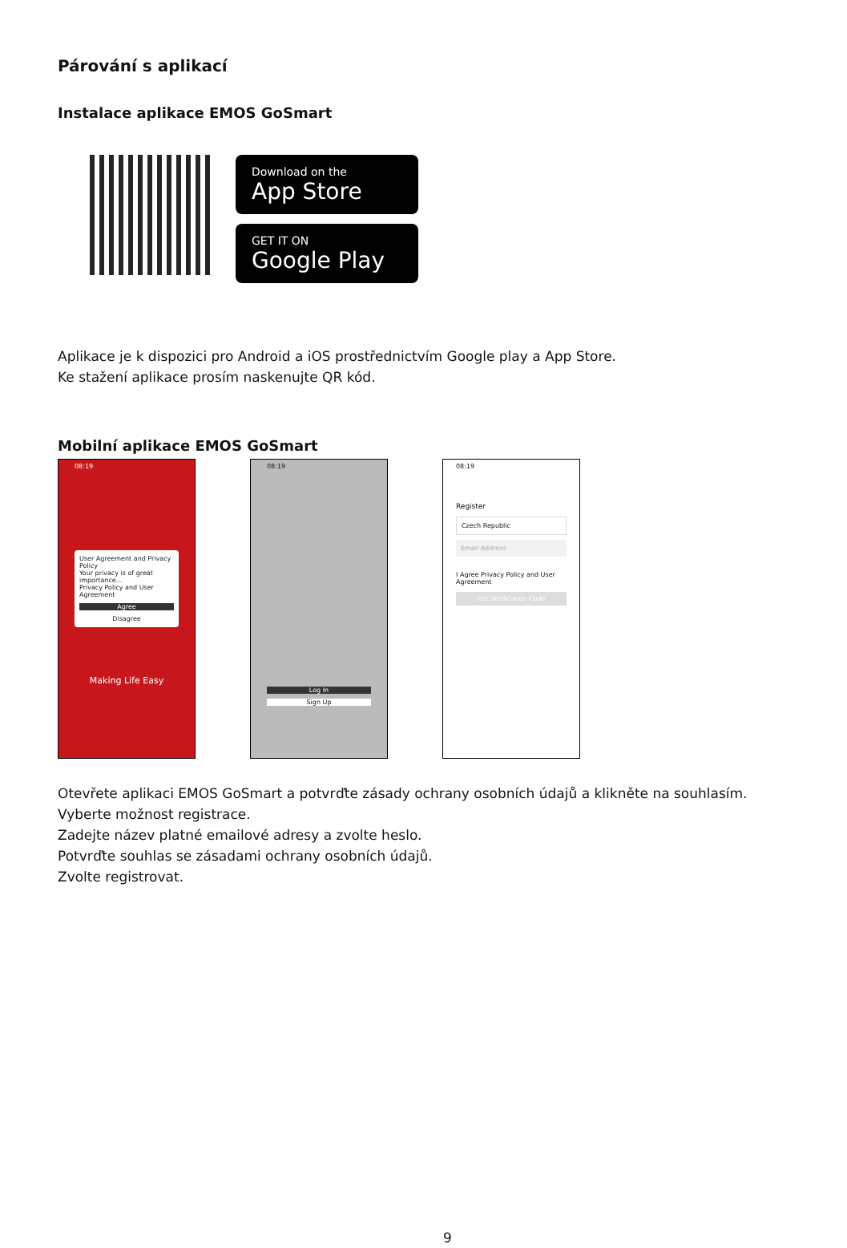Párování s aplikací
Instalace aplikace EMOS GoSmart
Download on the
App Store
GET IT ON
Google Play
Aplikace je k dispozici pro Android a iOS prostřednictvím Google play a App Store.
Ke stažení aplikace prosím naskenujte QR kód.
Mobilní aplikace EMOS GoSmart
08:19
User Agreement and Privacy Policy
Your privacy is of great importance...
Privacy Policy and User Agreement
Agree
Disagree
Making Life Easy
08:19
Log In
Sign Up
08:19
Register
Czech Republic
Email Address
I Agree Privacy Policy and User Agreement
Get Verification Code
Otevřete aplikaci EMOS GoSmart a potvrďte zásady ochrany osobních údajů a klikněte na souhlasím.
Vyberte možnost registrace.
Zadejte název platné emailové adresy a zvolte heslo.
Potvrďte souhlas se zásadami ochrany osobních údajů.
Zvolte registrovat.
9